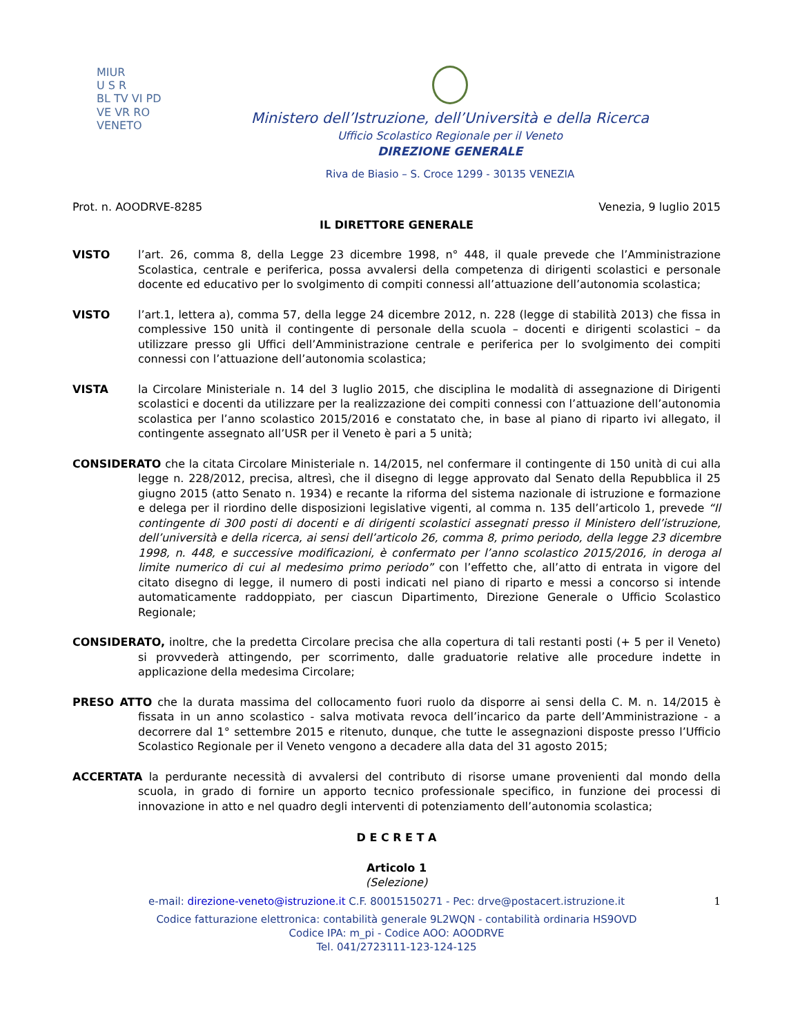MIUR
U S R
BL TV VI PD VE VR RO
VENETO
Ministero dell’Istruzione, dell’Università e della Ricerca
Ufficio Scolastico Regionale per il Veneto
DIREZIONE GENERALE
Riva de Biasio – S. Croce 1299 - 30135 VENEZIA
Prot. n. AOODRVE-8285 Venezia, 9 luglio 2015
IL DIRETTORE GENERALE
VISTO l’art. 26, comma 8, della Legge 23 dicembre 1998, n° 448, il quale prevede che l’Amministrazione Scolastica, centrale e periferica, possa avvalersi della competenza di dirigenti scolastici e personale docente ed educativo per lo svolgimento di compiti connessi all’attuazione dell’autonomia scolastica;
VISTO l’art.1, lettera a), comma 57, della legge 24 dicembre 2012, n. 228 (legge di stabilità 2013) che fissa in complessive 150 unità il contingente di personale della scuola – docenti e dirigenti scolastici – da utilizzare presso gli Uffici dell’Amministrazione centrale e periferica per lo svolgimento dei compiti connessi con l’attuazione dell’autonomia scolastica;
VISTA la Circolare Ministeriale n. 14 del 3 luglio 2015, che disciplina le modalità di assegnazione di Dirigenti scolastici e docenti da utilizzare per la realizzazione dei compiti connessi con l’attuazione dell’autonomia scolastica per l’anno scolastico 2015/2016 e constatato che, in base al piano di riparto ivi allegato, il contingente assegnato all’USR per il Veneto è pari a 5 unità;
CONSIDERATO che la citata Circolare Ministeriale n. 14/2015, nel confermare il contingente di 150 unità di cui alla legge n. 228/2012, precisa, altresì, che il disegno di legge approvato dal Senato della Repubblica il 25 giugno 2015 (atto Senato n. 1934) e recante la riforma del sistema nazionale di istruzione e formazione e delega per il riordino delle disposizioni legislative vigenti, al comma n. 135 dell’articolo 1, prevede “Il contingente di 300 posti di docenti e di dirigenti scolastici assegnati presso il Ministero dell’istruzione, dell’università e della ricerca, ai sensi dell’articolo 26, comma 8, primo periodo, della legge 23 dicembre 1998, n. 448, e successive modificazioni, è confermato per l’anno scolastico 2015/2016, in deroga al limite numerico di cui al medesimo primo periodo” con l’effetto che, all’atto di entrata in vigore del citato disegno di legge, il numero di posti indicati nel piano di riparto e messi a concorso si intende automaticamente raddoppiato, per ciascun Dipartimento, Direzione Generale o Ufficio Scolastico Regionale;
CONSIDERATO, inoltre, che la predetta Circolare precisa che alla copertura di tali restanti posti (+ 5 per il Veneto) si provvederà attingendo, per scorrimento, dalle graduatorie relative alle procedure indette in applicazione della medesima Circolare;
PRESO ATTO che la durata massima del collocamento fuori ruolo da disporre ai sensi della C. M. n. 14/2015 è fissata in un anno scolastico - salva motivata revoca dell’incarico da parte dell’Amministrazione - a decorrere dal 1° settembre 2015 e ritenuto, dunque, che tutte le assegnazioni disposte presso l’Ufficio Scolastico Regionale per il Veneto vengono a decadere alla data del 31 agosto 2015;
ACCERTATA la perdurante necessità di avvalersi del contributo di risorse umane provenienti dal mondo della scuola, in grado di fornire un apporto tecnico professionale specifico, in funzione dei processi di innovazione in atto e nel quadro degli interventi di potenziamento dell’autonomia scolastica;
D E C R E T A
Articolo 1
(Selezione)
e-mail: direzione-veneto@istruzione.it C.F. 80015150271 - Pec: drve@postacert.istruzione.it 1
Codice fatturazione elettronica: contabilità generale 9L2WQN - contabilità ordinaria HS9OVD
Codice IPA: m_pi - Codice AOO: AOODRVE
Tel. 041/2723111-123-124-125